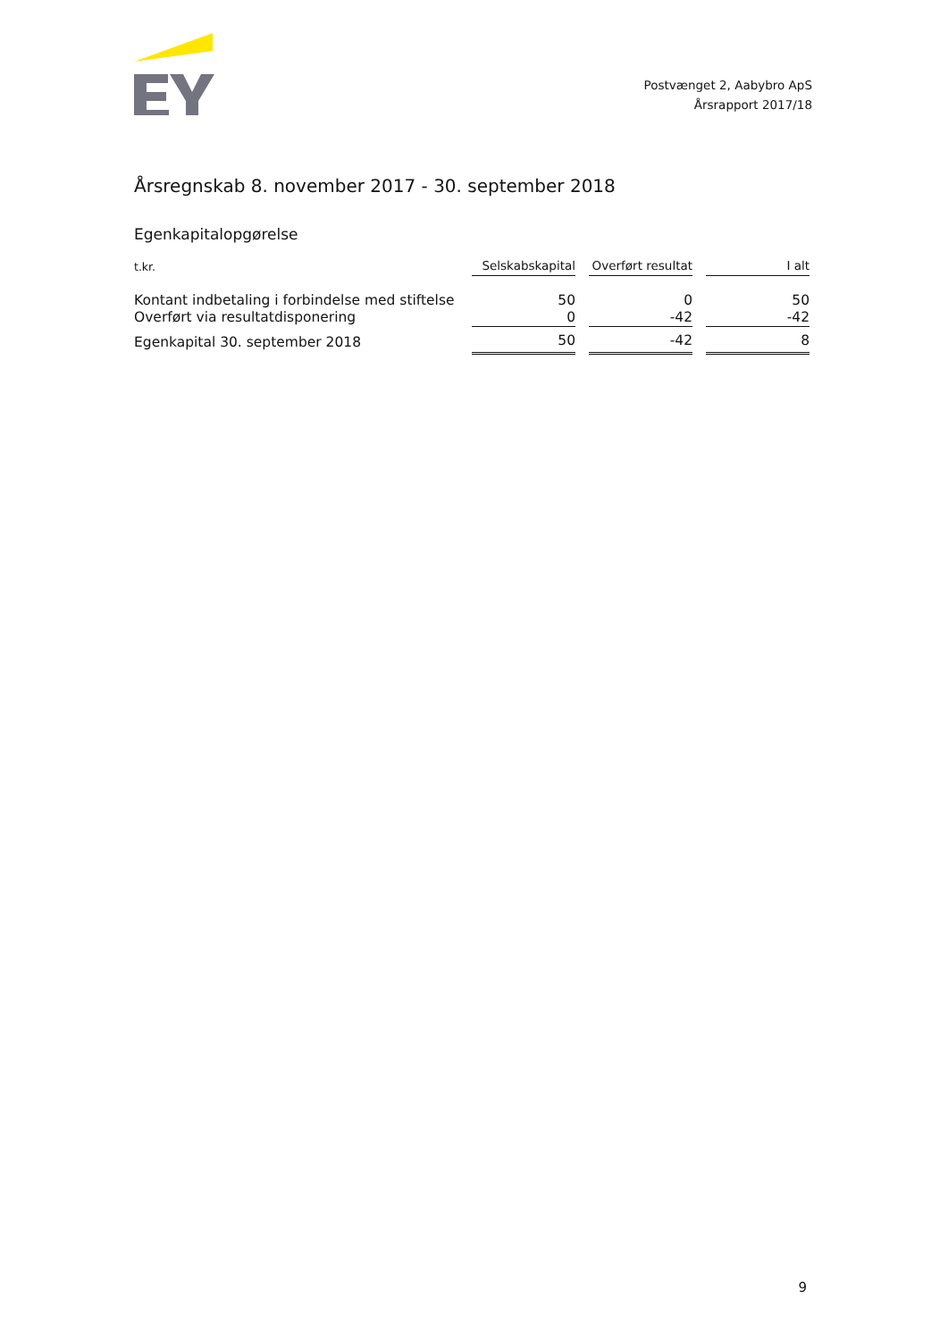Postvænget 2, Aabybro ApS
Årsrapport 2017/18
Årsregnskab 8. november 2017 - 30. september 2018
Egenkapitalopgørelse
| t.kr. | Selskabskapital | | Overført resultat | | I alt |
| Kontant indbetaling i forbindelse med stiftelse | 50 | | 0 | | 50 |
| Overført via resultatdisponering | 0 | | -42 | | -42 |
| Egenkapital 30. september 2018 | 50 | | -42 | | 8 |
9